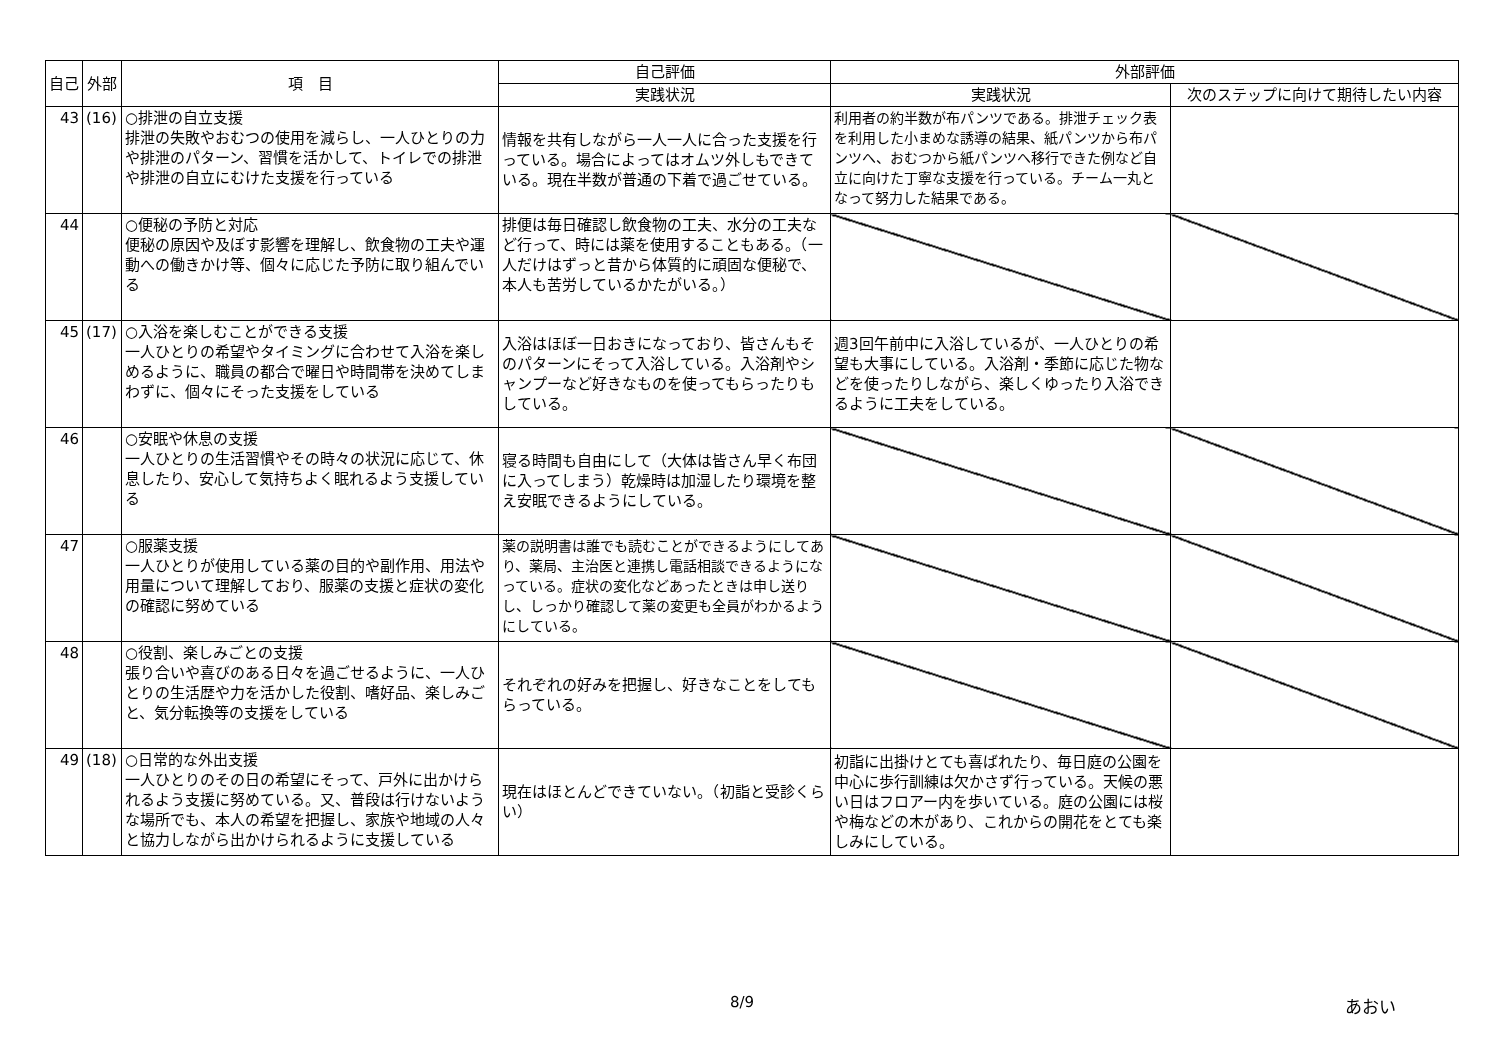| 自己 | 外部 | 項 目 | 自己評価 | 外部評価 | |
| --- | --- | --- | --- | --- | --- |
| | | | 実践状況 | 実践状況 | 次のステップに向けて期待したい内容 |
| 43 | (16) | ○排泄の自立支援 排泄の失敗やおむつの使用を減らし、一人ひとりの力や排泄のパターン、習慣を活かして、トイレでの排泄や排泄の自立にむけた支援を行っている | 情報を共有しながら一人一人に合った支援を行っている。場合によってはオムツ外しもできている。現在半数が普通の下着で過ごせている。 | 利用者の約半数が布パンツである。排泄チェック表を利用した小まめな誘導の結果、紙パンツから布パンツへ、おむつから紙パンツへ移行できた例など自立に向けた丁寧な支援を行っている。チーム一丸となって努力した結果である。 | |
| 44 | | ○便秘の予防と対応 便秘の原因や及ぼす影響を理解し、飲食物の工夫や運動への働きかけ等、個々に応じた予防に取り組んでいる | 排便は毎日確認し飲食物の工夫、水分の工夫など行って、時には薬を使用することもある。（一人だけはずっと昔から体質的に頑固な便秘で、本人も苦労しているかたがいる。） | | |
| 45 | (17) | ○入浴を楽しむことができる支援 一人ひとりの希望やタイミングに合わせて入浴を楽しめるように、職員の都合で曜日や時間帯を決めてしまわずに、個々にそった支援をしている | 入浴はほぼ一日おきになっており、皆さんもそのパターンにそって入浴している。入浴剤やシャンプーなど好きなものを使ってもらったりもしている。 | 週3回午前中に入浴しているが、一人ひとりの希望も大事にしている。入浴剤・季節に応じた物などを使ったりしながら、楽しくゆったり入浴できるように工夫をしている。 | |
| 46 | | ○安眠や休息の支援 一人ひとりの生活習慣やその時々の状況に応じて、休息したり、安心して気持ちよく眠れるよう支援している | 寝る時間も自由にして（大体は皆さん早く布団に入ってしまう）乾燥時は加湿したり環境を整え安眠できるようにしている。 | | |
| 47 | | ○服薬支援 一人ひとりが使用している薬の目的や副作用、用法や用量について理解しており、服薬の支援と症状の変化の確認に努めている | 薬の説明書は誰でも読むことができるようにしてあり、薬局、主治医と連携し電話相談できるようになっている。症状の変化などあったときは申し送りし、しっかり確認して薬の変更も全員がわかるようにしている。 | | |
| 48 | | ○役割、楽しみごとの支援 張り合いや喜びのある日々を過ごせるように、一人ひとりの生活歴や力を活かした役割、嗜好品、楽しみごと、気分転換等の支援をしている | それぞれの好みを把握し、好きなことをしてもらっている。 | | |
| 49 | (18) | ○日常的な外出支援 一人ひとりのその日の希望にそって、戸外に出かけられるよう支援に努めている。又、普段は行けないような場所でも、本人の希望を把握し、家族や地域の人々と協力しながら出かけられるように支援している | 現在はほとんどできていない。（初詣と受診くらい） | 初詣に出掛けとても喜ばれたり、毎日庭の公園を中心に歩行訓練は欠かさず行っている。天候の悪い日はフロアー内を歩いている。庭の公園には桜や梅などの木があり、これからの開花をとても楽しみにしている。 | |
8/9 あおい